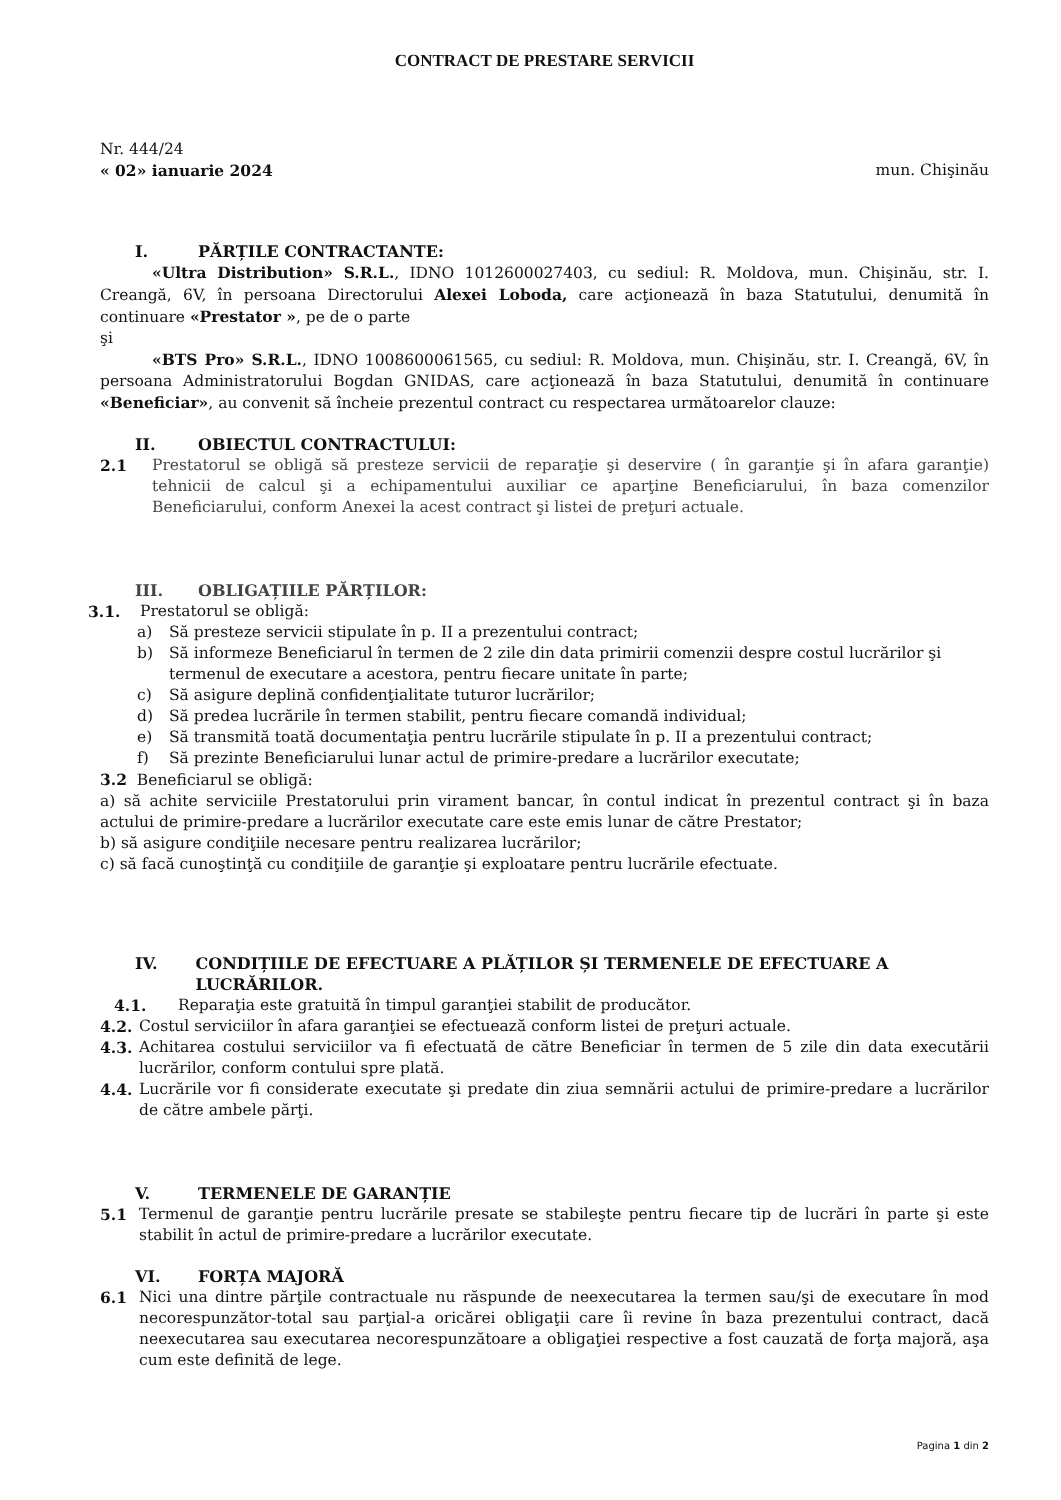CONTRACT DE PRESTARE SERVICII
Nr. 444/24
« 02» ianuarie 2024 mun. Chişinău
I. PĂRȚILE CONTRACTANTE:
«Ultra Distribution» S.R.L., IDNO 1012600027403, cu sediul: R. Moldova, mun. Chişinău, str. I. Creangă, 6V, în persoana Directorului Alexei Loboda, care acţionează în baza Statutului, denumită în continuare «Prestator », pe de o parte
şi
«BTS Pro» S.R.L., IDNO 1008600061565, cu sediul: R. Moldova, mun. Chişinău, str. I. Creangă, 6V, în persoana Administratorului Bogdan GNIDAS, care acţionează în baza Statutului, denumită în continuare «Beneficiar», au convenit să încheie prezentul contract cu respectarea următoarelor clauze:
II. OBIECTUL CONTRACTULUI:
2.1 Prestatorul se obligă să presteze servicii de reparaţie şi deservire ( în garanţie şi în afara garanţie) tehnicii de calcul şi a echipamentului auxiliar ce aparţine Beneficiarului, în baza comenzilor Beneficiarului, conform Anexei la acest contract şi listei de preţuri actuale.
III. OBLIGAȚIILE PĂRȚILOR:
3.1. Prestatorul se obligă:
a) Să presteze servicii stipulate în p. II a prezentului contract;
b) Să informeze Beneficiarul în termen de 2 zile din data primirii comenzii despre costul lucrărilor şi termenul de executare a acestora, pentru fiecare unitate în parte;
c) Să asigure deplină confidenţialitate tuturor lucrărilor;
d) Să predea lucrările în termen stabilit, pentru fiecare comandă individual;
e) Să transmită toată documentaţia pentru lucrările stipulate în p. II a prezentului contract;
f) Să prezinte Beneficiarului lunar actul de primire-predare a lucrărilor executate;
3.2 Beneficiarul se obligă:
a) să achite serviciile Prestatorului prin virament bancar, în contul indicat în prezentul contract şi în baza actului de primire-predare a lucrărilor executate care este emis lunar de către Prestator;
b) să asigure condiţiile necesare pentru realizarea lucrărilor;
c) să facă cunoştinţă cu condiţiile de garanţie şi exploatare pentru lucrările efectuate.
IV. CONDIȚIILE DE EFECTUARE A PLĂȚILOR ȘI TERMENELE DE EFECTUARE A LUCRĂRILOR.
4.1. Reparaţia este gratuită în timpul garanţiei stabilit de producător.
4.2. Costul serviciilor în afara garanţiei se efectuează conform listei de preţuri actuale.
4.3. Achitarea costului serviciilor va fi efectuată de către Beneficiar în termen de 5 zile din data executării lucrărilor, conform contului spre plată.
4.4. Lucrările vor fi considerate executate şi predate din ziua semnării actului de primire-predare a lucrărilor de către ambele părţi.
V. TERMENELE DE GARANȚIE
5.1 Termenul de garanţie pentru lucrările presate se stabileşte pentru fiecare tip de lucrări în parte şi este stabilit în actul de primire-predare a lucrărilor executate.
VI. FORȚA MAJORĂ
6.1 Nici una dintre părţile contractuale nu răspunde de neexecutarea la termen sau/şi de executare în mod necorespunzător-total sau parţial-a oricărei obligaţii care îi revine în baza prezentului contract, dacă neexecutarea sau executarea necorespunzătoare a obligaţiei respective a fost cauzată de forţa majoră, aşa cum este definită de lege.
Pagina 1 din 2